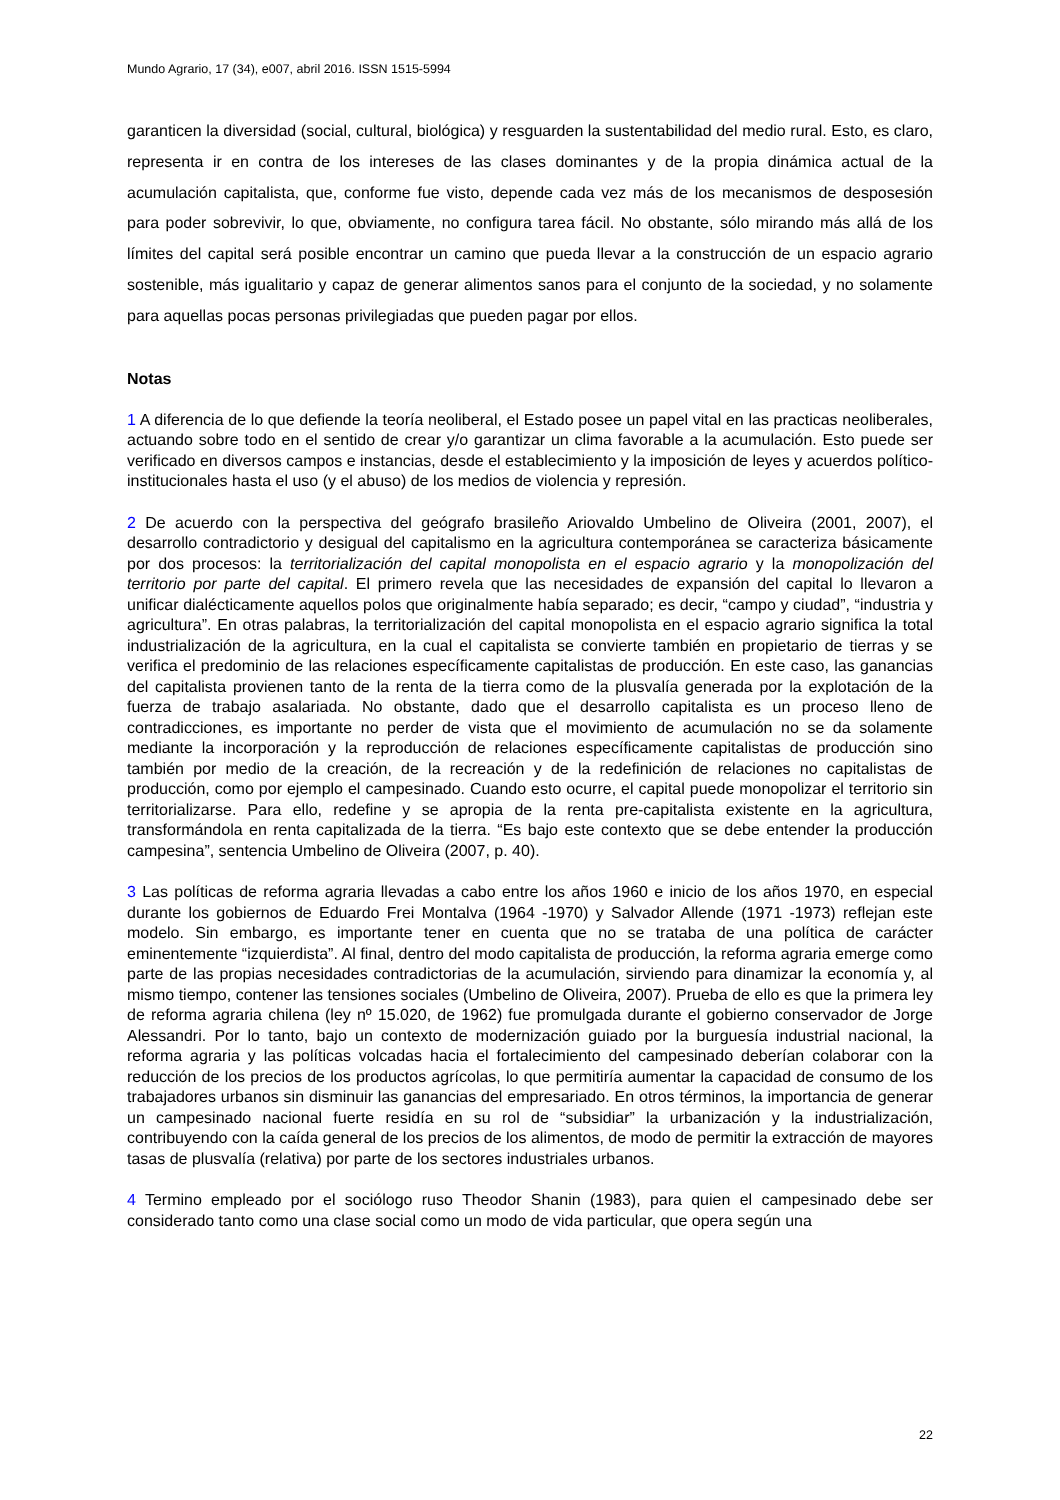Mundo Agrario, 17 (34), e007, abril 2016. ISSN 1515-5994
garanticen la diversidad (social, cultural, biológica) y resguarden la sustentabilidad del medio rural. Esto, es claro, representa ir en contra de los intereses de las clases dominantes y de la propia dinámica actual de la acumulación capitalista, que, conforme fue visto, depende cada vez más de los mecanismos de desposesión para poder sobrevivir, lo que, obviamente, no configura tarea fácil. No obstante, sólo mirando más allá de los límites del capital será posible encontrar un camino que pueda llevar a la construcción de un espacio agrario sostenible, más igualitario y capaz de generar alimentos sanos para el conjunto de la sociedad, y no solamente para aquellas pocas personas privilegiadas que pueden pagar por ellos.
Notas
1 A diferencia de lo que defiende la teoría neoliberal, el Estado posee un papel vital en las practicas neoliberales, actuando sobre todo en el sentido de crear y/o garantizar un clima favorable a la acumulación. Esto puede ser verificado en diversos campos e instancias, desde el establecimiento y la imposición de leyes y acuerdos político-institucionales hasta el uso (y el abuso) de los medios de violencia y represión.
2 De acuerdo con la perspectiva del geógrafo brasileño Ariovaldo Umbelino de Oliveira (2001, 2007), el desarrollo contradictorio y desigual del capitalismo en la agricultura contemporánea se caracteriza básicamente por dos procesos: la territorialización del capital monopolista en el espacio agrario y la monopolización del territorio por parte del capital. El primero revela que las necesidades de expansión del capital lo llevaron a unificar dialécticamente aquellos polos que originalmente había separado; es decir, “campo y ciudad”, “industria y agricultura”. En otras palabras, la territorialización del capital monopolista en el espacio agrario significa la total industrialización de la agricultura, en la cual el capitalista se convierte también en propietario de tierras y se verifica el predominio de las relaciones específicamente capitalistas de producción. En este caso, las ganancias del capitalista provienen tanto de la renta de la tierra como de la plusvalía generada por la explotación de la fuerza de trabajo asalariada. No obstante, dado que el desarrollo capitalista es un proceso lleno de contradicciones, es importante no perder de vista que el movimiento de acumulación no se da solamente mediante la incorporación y la reproducción de relaciones específicamente capitalistas de producción sino también por medio de la creación, de la recreación y de la redefinición de relaciones no capitalistas de producción, como por ejemplo el campesinado. Cuando esto ocurre, el capital puede monopolizar el territorio sin territorializarse. Para ello, redefine y se apropia de la renta pre-capitalista existente en la agricultura, transformándola en renta capitalizada de la tierra. “Es bajo este contexto que se debe entender la producción campesina”, sentencia Umbelino de Oliveira (2007, p. 40).
3 Las políticas de reforma agraria llevadas a cabo entre los años 1960 e inicio de los años 1970, en especial durante los gobiernos de Eduardo Frei Montalva (1964 -1970) y Salvador Allende (1971 -1973) reflejan este modelo. Sin embargo, es importante tener en cuenta que no se trataba de una política de carácter eminentemente “izquierdista”. Al final, dentro del modo capitalista de producción, la reforma agraria emerge como parte de las propias necesidades contradictorias de la acumulación, sirviendo para dinamizar la economía y, al mismo tiempo, contener las tensiones sociales (Umbelino de Oliveira, 2007). Prueba de ello es que la primera ley de reforma agraria chilena (ley nº 15.020, de 1962) fue promulgada durante el gobierno conservador de Jorge Alessandri. Por lo tanto, bajo un contexto de modernización guiado por la burguesía industrial nacional, la reforma agraria y las políticas volcadas hacia el fortalecimiento del campesinado deberían colaborar con la reducción de los precios de los productos agrícolas, lo que permitiría aumentar la capacidad de consumo de los trabajadores urbanos sin disminuir las ganancias del empresariado. En otros términos, la importancia de generar un campesinado nacional fuerte residía en su rol de “subsidiar” la urbanización y la industrialización, contribuyendo con la caída general de los precios de los alimentos, de modo de permitir la extracción de mayores tasas de plusvalía (relativa) por parte de los sectores industriales urbanos.
4 Termino empleado por el sociólogo ruso Theodor Shanin (1983), para quien el campesinado debe ser considerado tanto como una clase social como un modo de vida particular, que opera según una
22